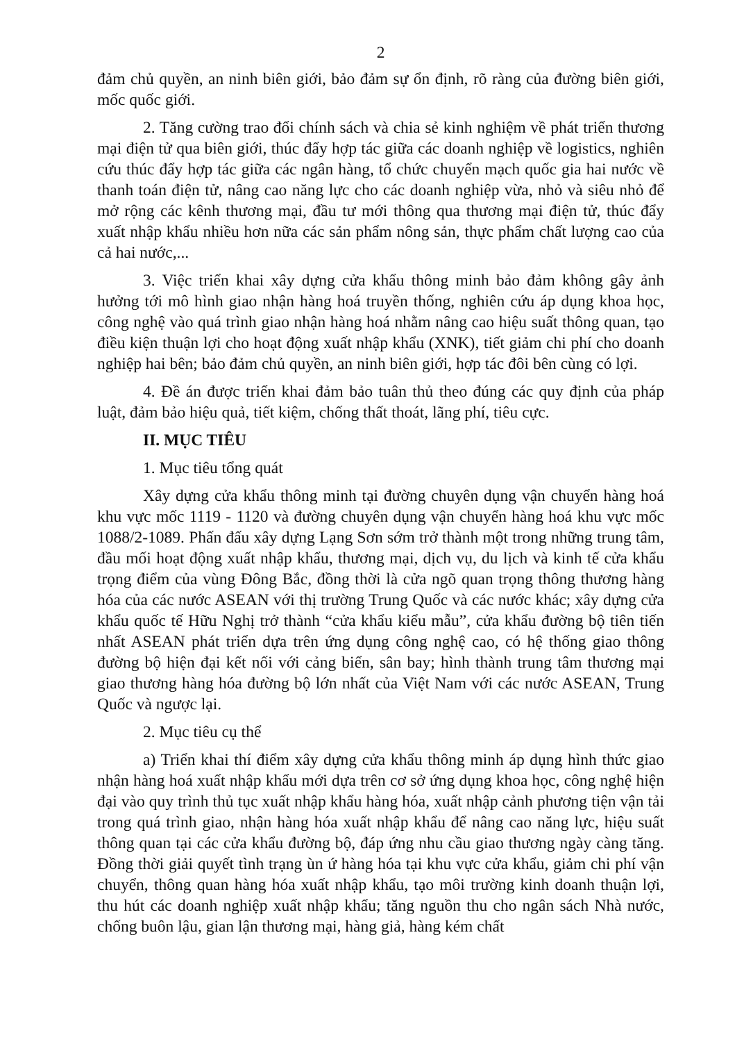2
đảm chủ quyền, an ninh biên giới, bảo đảm sự ổn định, rõ ràng của đường biên giới, mốc quốc giới.
2. Tăng cường trao đổi chính sách và chia sẻ kinh nghiệm về phát triển thương mại điện tử qua biên giới, thúc đẩy hợp tác giữa các doanh nghiệp về logistics, nghiên cứu thúc đẩy hợp tác giữa các ngân hàng, tổ chức chuyển mạch quốc gia hai nước về thanh toán điện tử, nâng cao năng lực cho các doanh nghiệp vừa, nhỏ và siêu nhỏ để mở rộng các kênh thương mại, đầu tư mới thông qua thương mại điện tử, thúc đẩy xuất nhập khẩu nhiều hơn nữa các sản phẩm nông sản, thực phẩm chất lượng cao của cả hai nước,...
3. Việc triển khai xây dựng cửa khẩu thông minh bảo đảm không gây ảnh hưởng tới mô hình giao nhận hàng hoá truyền thống, nghiên cứu áp dụng khoa học, công nghệ vào quá trình giao nhận hàng hoá nhằm nâng cao hiệu suất thông quan, tạo điều kiện thuận lợi cho hoạt động xuất nhập khẩu (XNK), tiết giảm chi phí cho doanh nghiệp hai bên; bảo đảm chủ quyền, an ninh biên giới, hợp tác đôi bên cùng có lợi.
4. Đề án được triển khai đảm bảo tuân thủ theo đúng các quy định của pháp luật, đảm bảo hiệu quả, tiết kiệm, chống thất thoát, lãng phí, tiêu cực.
II. MỤC TIÊU
1. Mục tiêu tổng quát
Xây dựng cửa khẩu thông minh tại đường chuyên dụng vận chuyển hàng hoá khu vực mốc 1119 - 1120 và đường chuyên dụng vận chuyển hàng hoá khu vực mốc 1088/2-1089. Phấn đấu xây dựng Lạng Sơn sớm trở thành một trong những trung tâm, đầu mối hoạt động xuất nhập khẩu, thương mại, dịch vụ, du lịch và kinh tế cửa khẩu trọng điểm của vùng Đông Bắc, đồng thời là cửa ngõ quan trọng thông thương hàng hóa của các nước ASEAN với thị trường Trung Quốc và các nước khác; xây dựng cửa khẩu quốc tế Hữu Nghị trở thành “cửa khẩu kiểu mẫu”, cửa khẩu đường bộ tiên tiến nhất ASEAN phát triển dựa trên ứng dụng công nghệ cao, có hệ thống giao thông đường bộ hiện đại kết nối với cảng biển, sân bay; hình thành trung tâm thương mại giao thương hàng hóa đường bộ lớn nhất của Việt Nam với các nước ASEAN, Trung Quốc và ngược lại.
2. Mục tiêu cụ thể
a) Triển khai thí điểm xây dựng cửa khẩu thông minh áp dụng hình thức giao nhận hàng hoá xuất nhập khẩu mới dựa trên cơ sở ứng dụng khoa học, công nghệ hiện đại vào quy trình thủ tục xuất nhập khẩu hàng hóa, xuất nhập cảnh phương tiện vận tải trong quá trình giao, nhận hàng hóa xuất nhập khẩu để nâng cao năng lực, hiệu suất thông quan tại các cửa khẩu đường bộ, đáp ứng nhu cầu giao thương ngày càng tăng. Đồng thời giải quyết tình trạng ùn ứ hàng hóa tại khu vực cửa khẩu, giảm chi phí vận chuyển, thông quan hàng hóa xuất nhập khẩu, tạo môi trường kinh doanh thuận lợi, thu hút các doanh nghiệp xuất nhập khẩu; tăng nguồn thu cho ngân sách Nhà nước, chống buôn lậu, gian lận thương mại, hàng giả, hàng kém chất